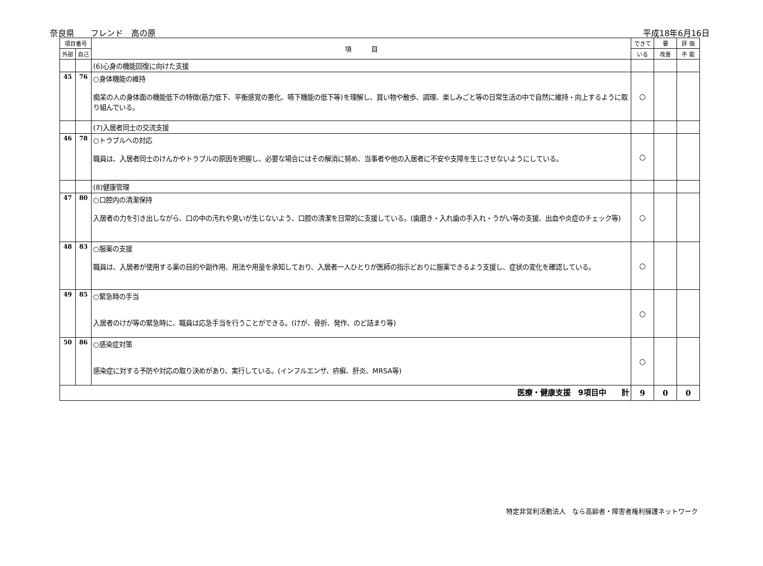奈良県　　フレンド　高の原 平成18年6月16日
| 項目番号 | | 項 目 | できて | 要 | 評 価 |
| --- | --- | --- | --- | --- | --- |
| 外部 | 自己 | | いる | 改善 | 不 能 |
| | | (6)心身の機能回復に向けた支援 | | | |
| 45 | 76 | ○身体機能の維持 痴呆の人の身体面の機能低下の特徴(筋力低下、平衡感覚の悪化、嚥下機能の低下等)を理解し、買い物や散歩、調理、楽しみごと等の日常生活の中で自然に維持・向上するように取り組んでいる。 | ○ | | |
| | | (7)入居者同士の交流支援 | | | |
| 46 | 78 | ○トラブルへの対応 職員は、入居者同士のけんかやトラブルの原因を把握し、必要な場合にはその解消に努め、当事者や他の入居者に不安や支障を生じさせないようにしている。 | ○ | | |
| | | (8)健康管理 | | | |
| 47 | 80 | ○口腔内の清潔保持 入居者の力を引き出しながら、口の中の汚れや臭いが生じないよう、口腔の清潔を日常的に支援している。(歯磨き・入れ歯の手入れ・うがい等の支援、出血や炎症のチェック等) | ○ | | |
| 48 | 83 | ○服薬の支援 職員は、入居者が使用する薬の目的や副作用、用法や用量を承知しており、入居者一人ひとりが医師の指示どおりに服薬できるよう支援し、症状の変化を確認している。 | ○ | | |
| 49 | 85 | ○緊急時の手当 入居者のけが等の緊急時に、職員は応急手当を行うことができる。(けが、骨折、発作、のど詰まり等) | ○ | | |
| 50 | 86 | ○感染症対策 感染症に対する予防や対応の取り決めがあり、実行している。(インフルエンザ、疥癬、肝炎、MRSA等) | ○ | | |
| 医療・健康支援 9項目中 計 | | | 9 | 0 | 0 |
特定非営利活動法人　なら高齢者・障害者権利擁護ネットワーク